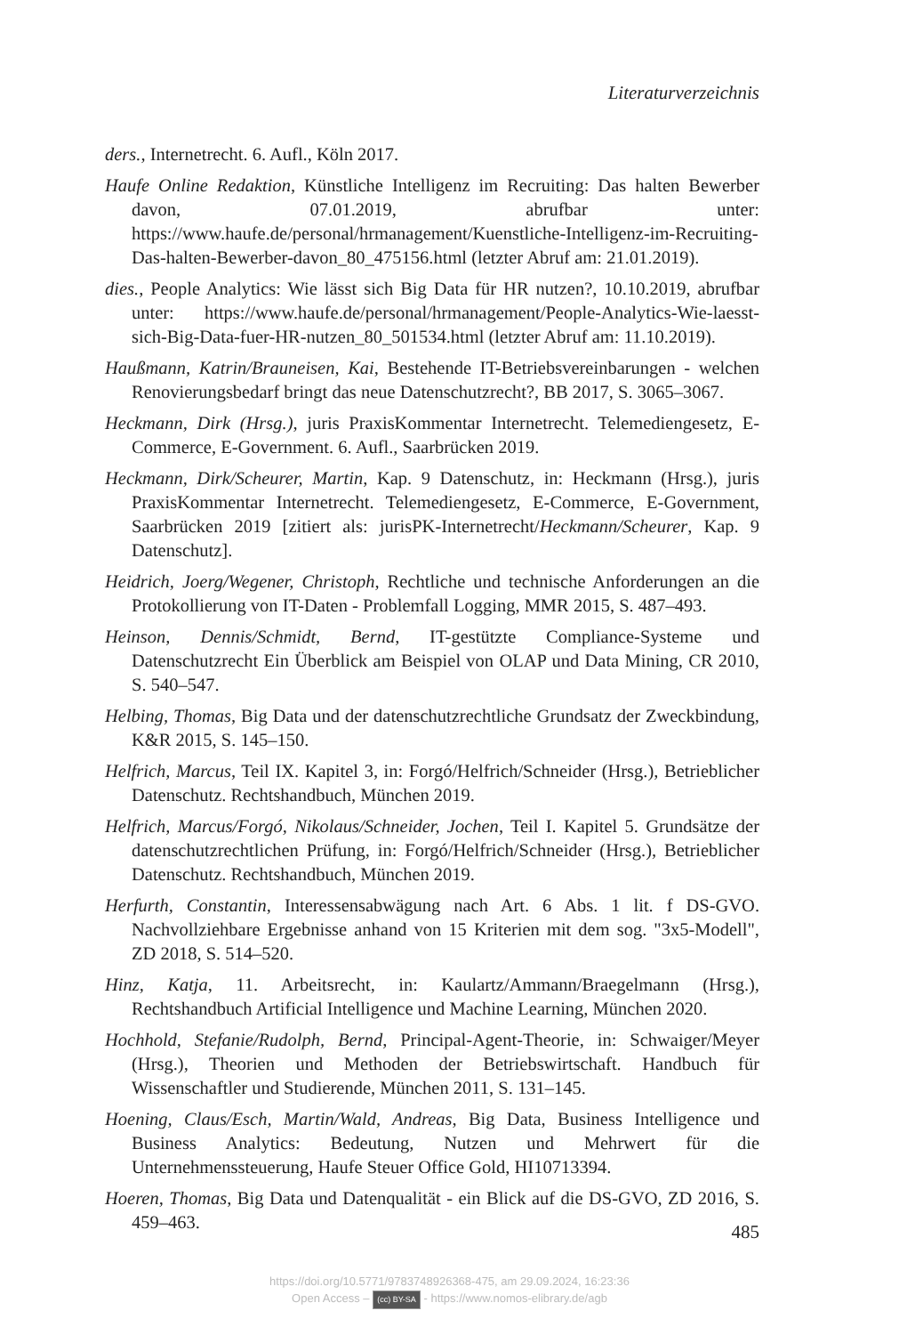Literaturverzeichnis
ders., Internetrecht. 6. Aufl., Köln 2017.
Haufe Online Redaktion, Künstliche Intelligenz im Recruiting: Das halten Bewerber davon, 07.01.2019, abrufbar unter: https://www.haufe.de/personal/hrmanagement/Kuenstliche-Intelligenz-im-Recruiting-Das-halten-Bewerber-davon_80_475156.html (letzter Abruf am: 21.01.2019).
dies., People Analytics: Wie lässt sich Big Data für HR nutzen?, 10.10.2019, abrufbar unter: https://www.haufe.de/personal/hrmanagement/People-Analytics-Wie-laesst-sich-Big-Data-fuer-HR-nutzen_80_501534.html (letzter Abruf am: 11.10.2019).
Haußmann, Katrin/Brauneisen, Kai, Bestehende IT-Betriebsvereinbarungen - welchen Renovierungsbedarf bringt das neue Datenschutzrecht?, BB 2017, S. 3065–3067.
Heckmann, Dirk (Hrsg.), juris PraxisKommentar Internetrecht. Telemediengesetz, E-Commerce, E-Government. 6. Aufl., Saarbrücken 2019.
Heckmann, Dirk/Scheurer, Martin, Kap. 9 Datenschutz, in: Heckmann (Hrsg.), juris PraxisKommentar Internetrecht. Telemediengesetz, E-Commerce, E-Government, Saarbrücken 2019 [zitiert als: jurisPK-Internetrecht/Heckmann/Scheurer, Kap. 9 Datenschutz].
Heidrich, Joerg/Wegener, Christoph, Rechtliche und technische Anforderungen an die Protokollierung von IT-Daten - Problemfall Logging, MMR 2015, S. 487–493.
Heinson, Dennis/Schmidt, Bernd, IT-gestützte Compliance-Systeme und Datenschutzrecht Ein Überblick am Beispiel von OLAP und Data Mining, CR 2010, S. 540–547.
Helbing, Thomas, Big Data und der datenschutzrechtliche Grundsatz der Zweckbindung, K&R 2015, S. 145–150.
Helfrich, Marcus, Teil IX. Kapitel 3, in: Forgó/Helfrich/Schneider (Hrsg.), Betrieblicher Datenschutz. Rechtshandbuch, München 2019.
Helfrich, Marcus/Forgó, Nikolaus/Schneider, Jochen, Teil I. Kapitel 5. Grundsätze der datenschutzrechtlichen Prüfung, in: Forgó/Helfrich/Schneider (Hrsg.), Betrieblicher Datenschutz. Rechtshandbuch, München 2019.
Herfurth, Constantin, Interessensabwägung nach Art. 6 Abs. 1 lit. f DS-GVO. Nachvollziehbare Ergebnisse anhand von 15 Kriterien mit dem sog. "3x5-Modell", ZD 2018, S. 514–520.
Hinz, Katja, 11. Arbeitsrecht, in: Kaulartz/Ammann/Braegelmann (Hrsg.), Rechtshandbuch Artificial Intelligence und Machine Learning, München 2020.
Hochhold, Stefanie/Rudolph, Bernd, Principal-Agent-Theorie, in: Schwaiger/Meyer (Hrsg.), Theorien und Methoden der Betriebswirtschaft. Handbuch für Wissenschaftler und Studierende, München 2011, S. 131–145.
Hoening, Claus/Esch, Martin/Wald, Andreas, Big Data, Business Intelligence und Business Analytics: Bedeutung, Nutzen und Mehrwert für die Unternehmenssteuerung, Haufe Steuer Office Gold, HI10713394.
Hoeren, Thomas, Big Data und Datenqualität - ein Blick auf die DS-GVO, ZD 2016, S. 459–463.
485
https://doi.org/10.5771/9783748926368-475, am 29.09.2024, 16:23:36
Open Access – (cc) BY-SA - https://www.nomos-elibrary.de/agb